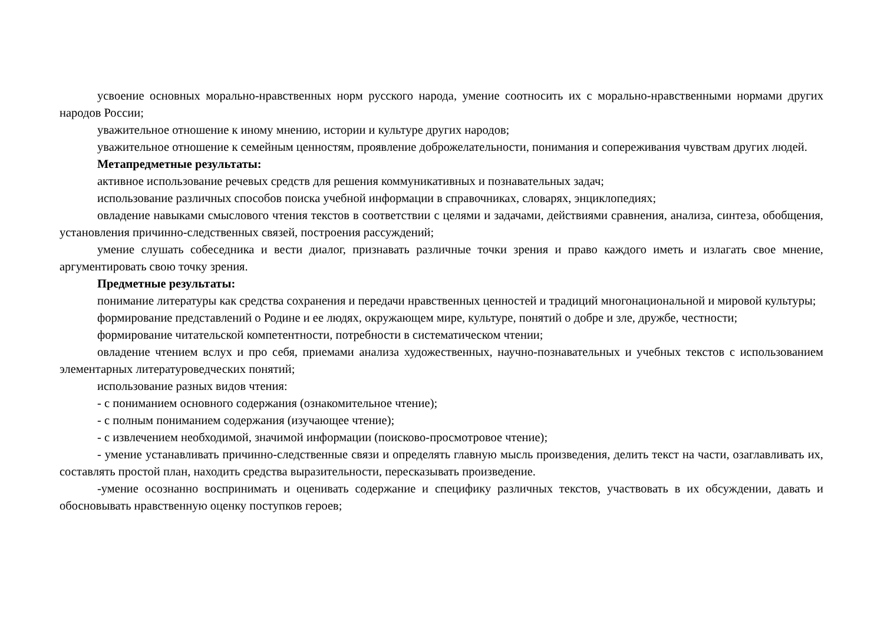усвоение основных морально-нравственных норм русского народа, умение соотносить их с морально-нравственными нормами других народов России;
уважительное отношение к иному мнению, истории и культуре других народов;
уважительное отношение к семейным ценностям, проявление доброжелательности, понимания и сопереживания чувствам других людей.
Метапредметные результаты:
активное использование речевых средств для решения коммуникативных и познавательных задач;
использование различных способов поиска учебной информации в справочниках, словарях, энциклопедиях;
овладение навыками смыслового чтения текстов в соответствии с целями и задачами, действиями сравнения, анализа, синтеза, обобщения, установления причинно-следственных связей, построения рассуждений;
умение слушать собеседника и вести диалог, признавать различные точки зрения и право каждого иметь и излагать свое мнение, аргументировать свою точку зрения.
Предметные результаты:
понимание литературы как средства сохранения и передачи нравственных ценностей и традиций многонациональной и мировой культуры;
формирование представлений о Родине и ее людях, окружающем мире, культуре, понятий о добре и зле, дружбе, честности;
формирование читательской компетентности, потребности в систематическом чтении;
овладение чтением вслух и про себя, приемами анализа художественных, научно-познавательных и учебных текстов с использованием элементарных литературоведческих понятий;
использование разных видов чтения:
- с пониманием основного содержания (ознакомительное чтение);
- с полным пониманием содержания (изучающее чтение);
- с извлечением необходимой, значимой информации (поисково-просмотровое чтение);
- умение устанавливать причинно-следственные связи и определять главную мысль произведения, делить текст на части, озаглавливать их, составлять простой план, находить средства выразительности, пересказывать произведение.
-умение осознанно воспринимать и оценивать содержание и специфику различных текстов, участвовать в их обсуждении, давать и обосновывать нравственную оценку поступков героев;